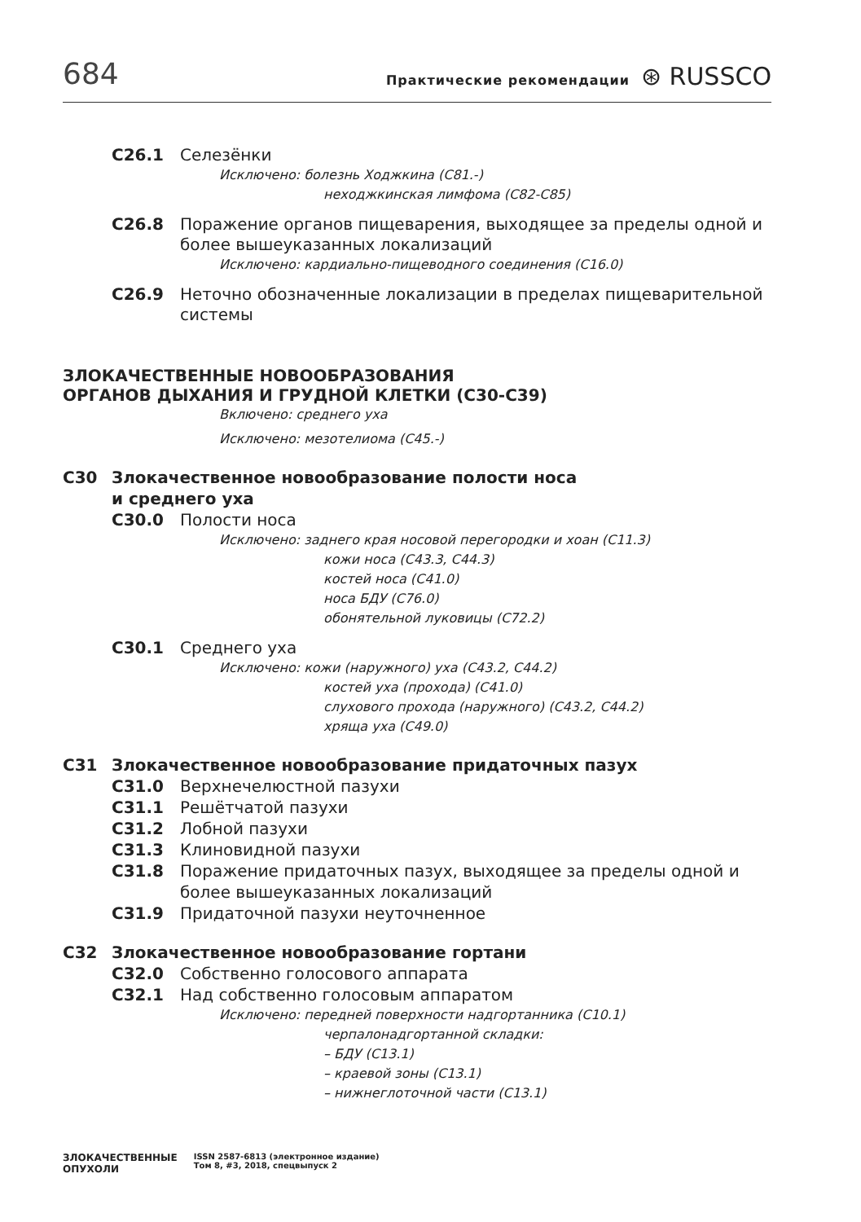684 Практические рекомендации ⊛ RUSSCO
C26.1 Селезёнки
Исключено: болезнь Ходжкина (C81.-)
неходжкинская лимфома (C82-C85)
C26.8 Поражение органов пищеварения, выходящее за пределы одной и более вышеуказанных локализаций
Исключено: кардиально-пищеводного соединения (C16.0)
C26.9 Неточно обозначенные локализации в пределах пищеварительной системы
ЗЛОКАЧЕСТВЕННЫЕ НОВООБРАЗОВАНИЯ
ОРГАНОВ ДЫХАНИЯ И ГРУДНОЙ КЛЕТКИ (C30-C39)
Включено: среднего уха
Исключено: мезотелиома (C45.-)
C30 Злокачественное новообразование полости носа
и среднего уха
C30.0 Полости носа
Исключено: заднего края носовой перегородки и хоан (C11.3)
кожи носа (C43.3, C44.3)
костей носа (C41.0)
носа БДУ (C76.0)
обонятельной луковицы (C72.2)
C30.1 Среднего уха
Исключено: кожи (наружного) уха (C43.2, C44.2)
костей уха (прохода) (C41.0)
слухового прохода (наружного) (C43.2, C44.2)
хряща уха (C49.0)
C31 Злокачественное новообразование придаточных пазух
C31.0 Верхнечелюстной пазухи
C31.1 Решётчатой пазухи
C31.2 Лобной пазухи
C31.3 Клиновидной пазухи
C31.8 Поражение придаточных пазух, выходящее за пределы одной и более вышеуказанных локализаций
C31.9 Придаточной пазухи неуточненное
C32 Злокачественное новообразование гортани
C32.0 Собственно голосового аппарата
C32.1 Над собственно голосовым аппаратом
Исключено: передней поверхности надгортанника (C10.1)
черпалонадгортанной складки:
– БДУ (C13.1)
– краевой зоны (C13.1)
– нижнеглоточной части (C13.1)
ЗЛОКАЧЕСТВЕННЫЕ
ОПУХОЛИ ISSN 2587-6813 (электронное издание)
Том 8, #3, 2018, спецвыпуск 2